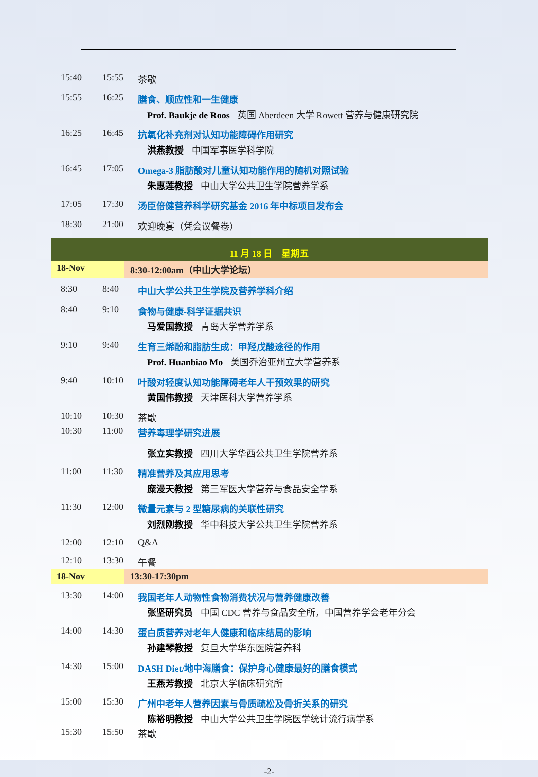| 15:40 | 15:55 | 茶歇 |
| 15:55 | 16:25 | 膳食、顺应性和一生健康 Prof. Baukje de Roos 英国 Aberdeen 大学 Rowett 营养与健康研究院 |
| 16:25 | 16:45 | 抗氧化补充剂对认知功能障碍作用研究 洪燕教授 中国军事医学科学院 |
| 16:45 | 17:05 | Omega-3 脂肪酸对儿童认知功能作用的随机对照试验 朱惠莲教授 中山大学公共卫生学院营养学系 |
| 17:05 | 17:30 | 汤臣倍健营养科学研究基金 2016 年中标项目发布会 |
| 18:30 | 21:00 | 欢迎晚宴（凭会议餐卷） |
| 11 月 18 日 星期五 | |
| 18-Nov | 8:30-12:00am（中山大学论坛） |
| 8:30 | 8:40 | 中山大学公共卫生学院及营养学科介绍 |
| 8:40 | 9:10 | 食物与健康-科学证据共识 马爱国教授 青岛大学营养学系 |
| 9:10 | 9:40 | 生育三烯酚和脂肪生成：甲羟戊酸途径的作用 Prof. Huanbiao Mo 美国乔治亚州立大学营养系 |
| 9:40 | 10:10 | 叶酸对轻度认知功能障碍老年人干预效果的研究 黄国伟教授 天津医科大学营养学系 |
| 10:10 | 10:30 | 茶歇 |
| 10:30 | 11:00 | 营养毒理学研究进展 张立实教授 四川大学华西公共卫生学院营养系 |
| 11:00 | 11:30 | 精准营养及其应用思考 糜漫天教授 第三军医大学营养与食品安全学系 |
| 11:30 | 12:00 | 微量元素与 2 型糖尿病的关联性研究 刘烈刚教授 华中科技大学公共卫生学院营养系 |
| 12:00 | 12:10 | Q&A |
| 12:10 | 13:30 | 午餐 |
| 18-Nov | 13:30-17:30pm |
| 13:30 | 14:00 | 我国老年人动物性食物消费状况与营养健康改善 张坚研究员 中国 CDC 营养与食品安全所，中国营养学会老年分会 |
| 14:00 | 14:30 | 蛋白质营养对老年人健康和临床结局的影响 孙建琴教授 复旦大学华东医院营养科 |
| 14:30 | 15:00 | DASH Diet/地中海膳食：保护身心健康最好的膳食模式 王燕芳教授 北京大学临床研究所 |
| 15:00 | 15:30 | 广州中老年人营养因素与骨质疏松及骨折关系的研究 陈裕明教授 中山大学公共卫生学院医学统计流行病学系 |
| 15:30 | 15:50 | 茶歇 |
-2-